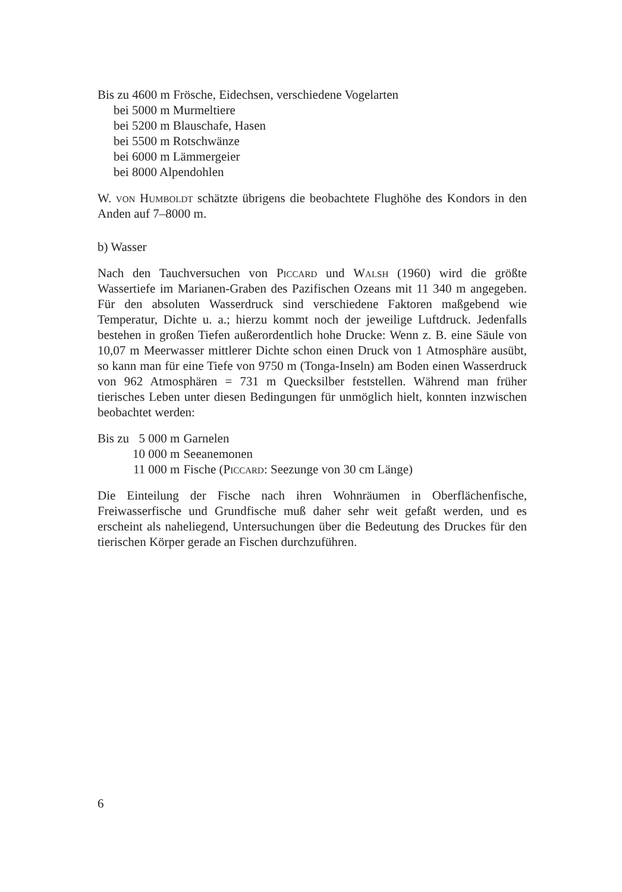Bis zu 4600 m Frösche, Eidechsen, verschiedene Vogelarten
bei 5000 m Murmeltiere
bei 5200 m Blauschafe, Hasen
bei 5500 m Rotschwänze
bei 6000 m Lämmergeier
bei 8000 Alpendohlen
W. von Humboldt schätzte übrigens die beobachtete Flughöhe des Kondors in den Anden auf 7–8000 m.
b) Wasser
Nach den Tauchversuchen von Piccard und Walsh (1960) wird die größte Wassertiefe im Marianen-Graben des Pazifischen Ozeans mit 11 340 m angegeben. Für den absoluten Wasserdruck sind verschiedene Faktoren maßgebend wie Temperatur, Dichte u. a.; hierzu kommt noch der jeweilige Luftdruck. Jedenfalls bestehen in großen Tiefen außerordentlich hohe Drucke: Wenn z. B. eine Säule von 10,07 m Meerwasser mittlerer Dichte schon einen Druck von 1 Atmosphäre ausübt, so kann man für eine Tiefe von 9750 m (Tonga-Inseln) am Boden einen Wasserdruck von 962 Atmosphären = 731 m Quecksilber feststellen. Während man früher tierisches Leben unter diesen Bedingungen für unmöglich hielt, konnten inzwischen beobachtet werden:
| Bis zu | 5 000 m | Garnelen |
| | 10 000 m | Seeanemonen |
| | 11 000 m | Fische ( Piccard : Seezunge von 30 cm Länge) |
Die Einteilung der Fische nach ihren Wohnräumen in Oberflächenfische, Freiwasserfische und Grundfische muß daher sehr weit gefaßt werden, und es erscheint als naheliegend, Untersuchungen über die Bedeutung des Druckes für den tierischen Körper gerade an Fischen durchzuführen.
6